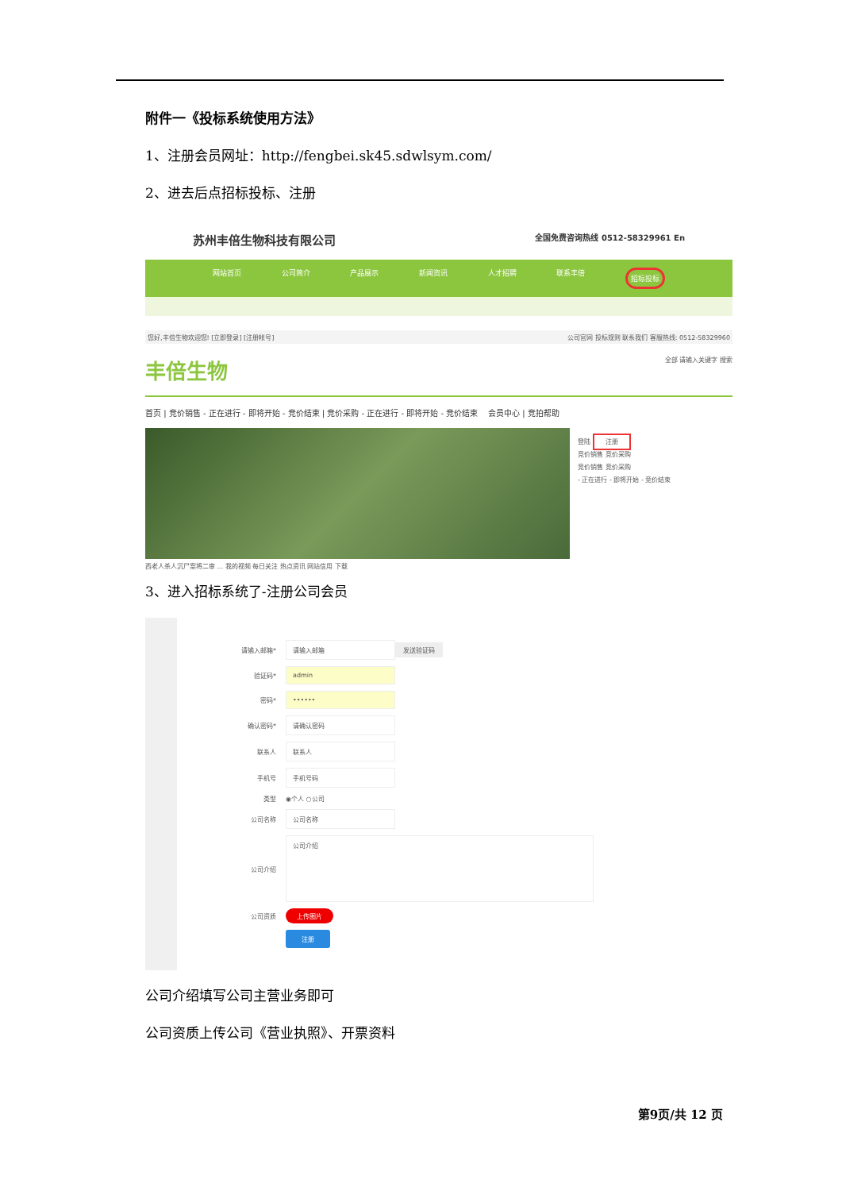附件一《投标系统使用方法》
1、注册会员网址：http://fengbei.sk45.sdwlsym.com/
2、进去后点招标投标、注册
苏州丰倍生物科技有限公司 全国免费咨询热线 0512-58329961 En
网站首页 公司简介 产品展示 新闻资讯 人才招聘 联系丰倍 招标投标
您好,丰倍生物欢迎您! [立即登录] [注册帐号] 公司官网 投标规则 联系我们 客服热线: 0512-58329960
丰倍生物 全部 请输入关键字 搜索
首页 | 竞价销售 - 正在进行 - 即将开始 - 竞价结束 | 竞价采购 - 正在进行 - 即将开始 - 竞价结束 会员中心 | 竞拍帮助
登陆 注册
竞价销售 竞价采购
竞价销售 竞价采购
- 正在进行 - 即将开始 - 竞价结束
西老人杀人沉尸案将二审 ... 我的视频 每日关注 热点资讯 网站信用 下载
3、进入招标系统了-注册公司会员
请输入邮箱* 请输入邮箱 发送验证码
验证码* admin
密码* ••••••
确认密码* 请确认密码
联系人 联系人
手机号 手机号码
类型 ◉个人 ○公司
公司名称 公司名称
公司介绍 公司介绍
公司资质 上传图片
注册
公司介绍填写公司主营业务即可
公司资质上传公司《营业执照》、开票资料
第9页/共 12 页